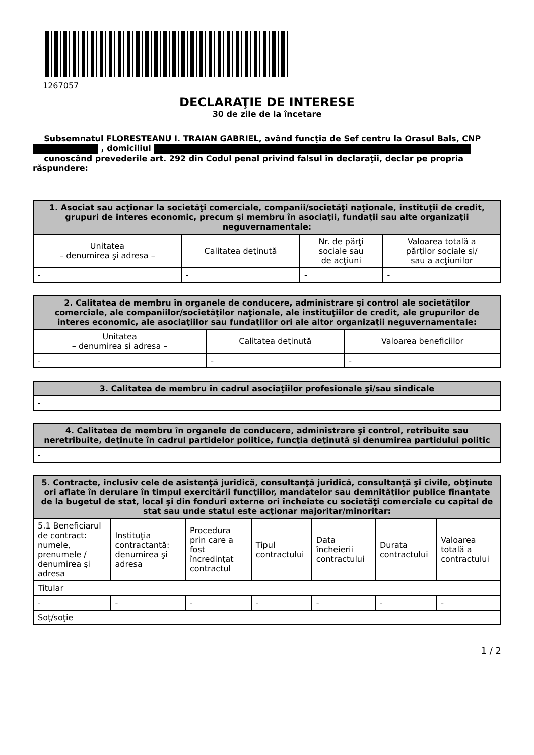1267057
DECLARAŢIE DE INTERESE
30 de zile de la încetare
Subsemnatul FLORESTEANU I. TRAIAN GABRIEL, având funcţia de Sef centru la Orasul Bals, CNP , domiciliul
cunoscând prevederile art. 292 din Codul penal privind falsul în declaraţii, declar pe propria răspundere:
| 1. Asociat sau acţionar la societăţi comerciale, companii/societăţi naţionale, instituţii de credit, grupuri de interes economic, precum şi membru în asociaţii, fundaţii sau alte organizaţii neguvernamentale: | | | |
| --- | --- | --- | --- |
| Unitatea – denumirea şi adresa – | Calitatea deţinută | Nr. de părţi sociale sau de acţiuni | Valoarea totală a părţilor sociale şi/ sau a acţiunilor |
| - | - | - | - |
| 2. Calitatea de membru în organele de conducere, administrare şi control ale societăţilor comerciale, ale companiilor/societăţilor naţionale, ale instituţiilor de credit, ale grupurilor de interes economic, ale asociaţiilor sau fundaţiilor ori ale altor organizaţii neguvernamentale: | | |
| --- | --- | --- |
| Unitatea – denumirea şi adresa – | Calitatea deţinută | Valoarea beneficiilor |
| - | - | - |
| 3. Calitatea de membru în cadrul asociaţiilor profesionale şi/sau sindicale |
| --- |
| - |
| 4. Calitatea de membru în organele de conducere, administrare şi control, retribuite sau neretribuite, deţinute în cadrul partidelor politice, funcţia deţinută şi denumirea partidului politic |
| --- |
| - |
| 5. Contracte, inclusiv cele de asistenţă juridică, consultanţă juridică, consultanţă şi civile, obţinute ori aflate în derulare în timpul exercitării funcţiilor, mandatelor sau demnităţilor publice finanţate de la bugetul de stat, local şi din fonduri externe ori încheiate cu societăţi comerciale cu capital de stat sau unde statul este acţionar majoritar/minoritar: | | | | | | |
| --- | --- | --- | --- | --- | --- | --- |
| 5.1 Beneficiarul de contract: numele, prenumele / denumirea şi adresa | Instituţia contractantă: denumirea şi adresa | Procedura prin care a fost încredinţat contractul | Tipul contractului | Data încheierii contractului | Durata contractului | Valoarea totală a contractului |
| Titular | | | | | | |
| - | - | - | - | - | - | - |
| Soţ/soţie | | | | | | |
1 / 2